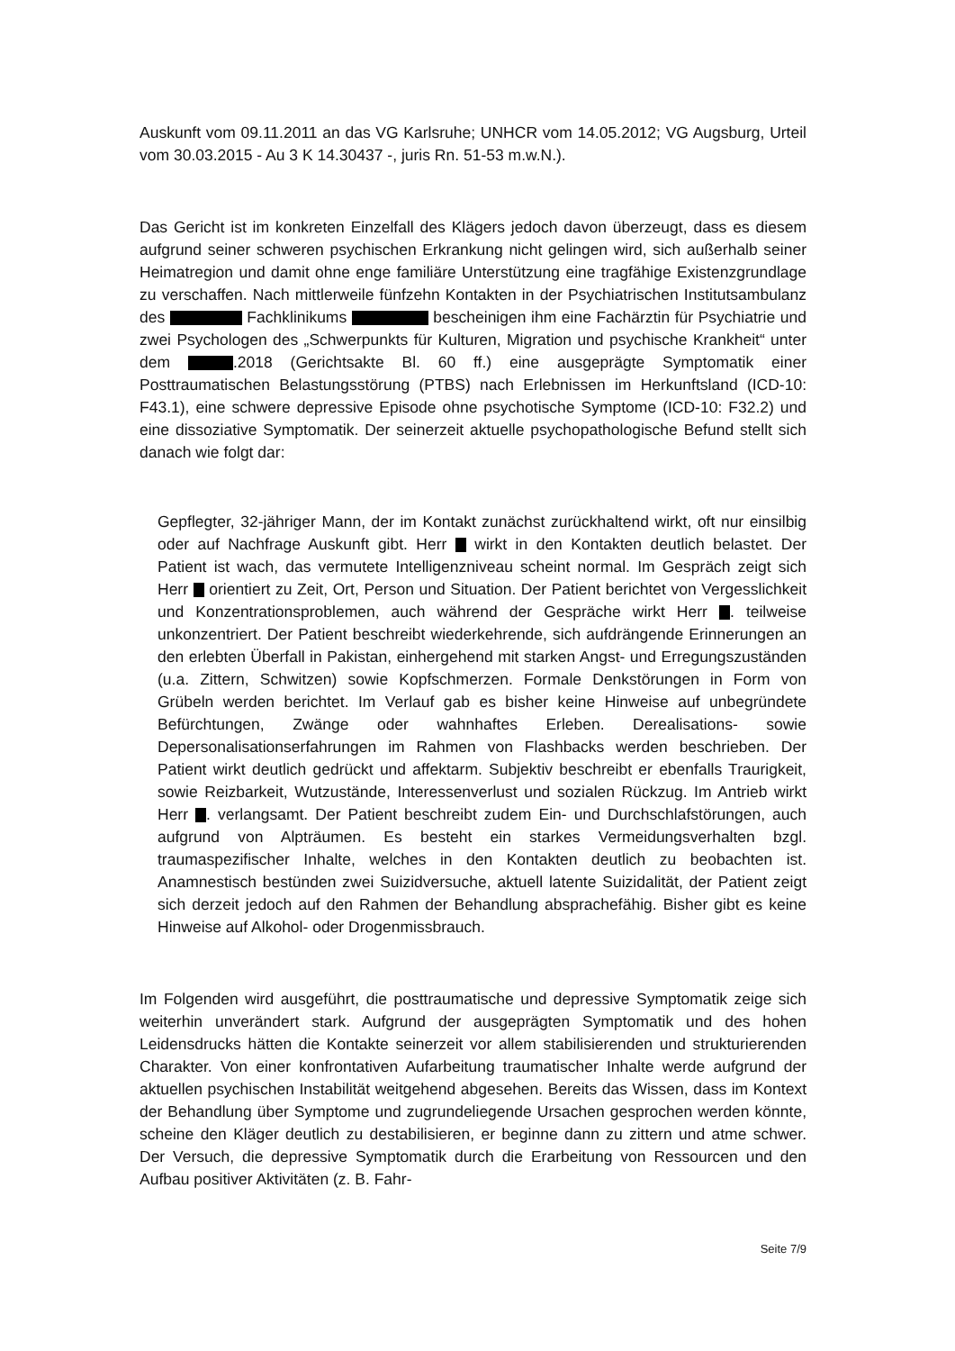Auskunft vom 09.11.2011 an das VG Karlsruhe; UNHCR vom 14.05.2012; VG Augsburg, Urteil vom 30.03.2015 - Au 3 K 14.30437 -, juris Rn. 51-53 m.w.N.).
Das Gericht ist im konkreten Einzelfall des Klägers jedoch davon überzeugt, dass es diesem aufgrund seiner schweren psychischen Erkrankung nicht gelingen wird, sich außerhalb seiner Heimatregion und damit ohne enge familiäre Unterstützung eine tragfähige Existenzgrundlage zu verschaffen. Nach mittlerweile fünfzehn Kontakten in der Psychiatrischen Institutsambulanz des Fachklinikums bescheinigen ihm eine Fachärztin für Psychiatrie und zwei Psychologen des „Schwerpunkts für Kulturen, Migration und psychische Krankheit“ unter dem .2018 (Gerichtsakte Bl. 60 ff.) eine ausgeprägte Symptomatik einer Posttraumatischen Belastungsstörung (PTBS) nach Erlebnissen im Herkunftsland (ICD-10: F43.1), eine schwere depressive Episode ohne psychotische Symptome (ICD-10: F32.2) und eine dissoziative Symptomatik. Der seinerzeit aktuelle psychopathologische Befund stellt sich danach wie folgt dar:
Gepflegter, 32-jähriger Mann, der im Kontakt zunächst zurückhaltend wirkt, oft nur einsilbig oder auf Nachfrage Auskunft gibt. Herr wirkt in den Kontakten deutlich belastet. Der Patient ist wach, das vermutete Intelligenzniveau scheint normal. Im Gespräch zeigt sich Herr orientiert zu Zeit, Ort, Person und Situation. Der Patient berichtet von Vergesslichkeit und Konzentrationsproblemen, auch während der Gespräche wirkt Herr . teilweise unkonzentriert. Der Patient beschreibt wiederkehrende, sich aufdrängende Erinnerungen an den erlebten Überfall in Pakistan, einhergehend mit starken Angst- und Erregungszuständen (u.a. Zittern, Schwitzen) sowie Kopfschmerzen. Formale Denkstörungen in Form von Grübeln werden berichtet. Im Verlauf gab es bisher keine Hinweise auf unbegründete Befürchtungen, Zwänge oder wahnhaftes Erleben. Derealisations- sowie Depersonalisationserfahrungen im Rahmen von Flashbacks werden beschrieben. Der Patient wirkt deutlich gedrückt und affektarm. Subjektiv beschreibt er ebenfalls Traurigkeit, sowie Reizbarkeit, Wutzustände, Interessenverlust und sozialen Rückzug. Im Antrieb wirkt Herr . verlangsamt. Der Patient beschreibt zudem Ein- und Durchschlafstörungen, auch aufgrund von Alpträumen. Es besteht ein starkes Vermeidungsverhalten bzgl. traumaspezifischer Inhalte, welches in den Kontakten deutlich zu beobachten ist. Anamnestisch bestünden zwei Suizidversuche, aktuell latente Suizidalität, der Patient zeigt sich derzeit jedoch auf den Rahmen der Behandlung absprachefähig. Bisher gibt es keine Hinweise auf Alkohol- oder Drogenmissbrauch.
Im Folgenden wird ausgeführt, die posttraumatische und depressive Symptomatik zeige sich weiterhin unverändert stark. Aufgrund der ausgeprägten Symptomatik und des hohen Leidensdrucks hätten die Kontakte seinerzeit vor allem stabilisierenden und strukturierenden Charakter. Von einer konfrontativen Aufarbeitung traumatischer Inhalte werde aufgrund der aktuellen psychischen Instabilität weitgehend abgesehen. Bereits das Wissen, dass im Kontext der Behandlung über Symptome und zugrundeliegende Ursachen gesprochen werden könnte, scheine den Kläger deutlich zu destabilisieren, er beginne dann zu zittern und atme schwer. Der Versuch, die depressive Symptomatik durch die Erarbeitung von Ressourcen und den Aufbau positiver Aktivitäten (z. B. Fahr-
Seite 7/9